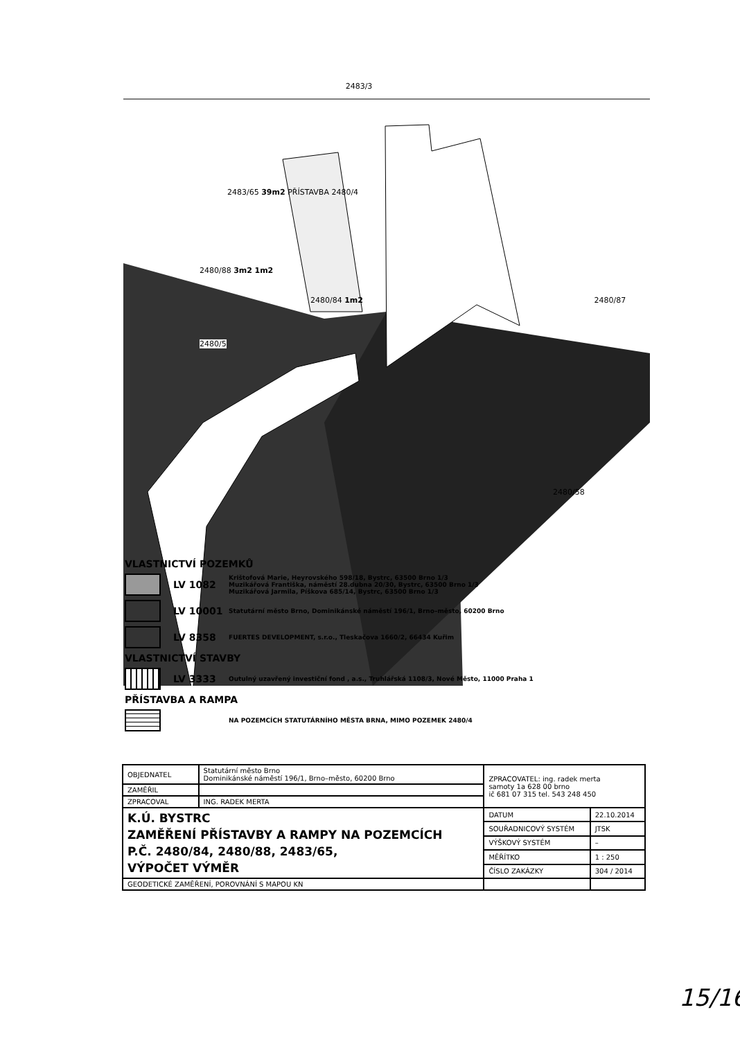2483/3
2483/65 39m2 PŘÍSTAVBA 2480/4
2480/88 3m2 1m2
2480/84 1m2 2480/87
2480/5
2480/58
VLASTNICTVÍ POZEMKŮ
LV 1082
Krištofová Marie, Heyrovského 598/18, Bystrc, 63500 Brno 1/3
Muzikářová Františka, náměstí 28.dubna 20/30, Bystrc, 63500 Brno 1/3
Muzikářová Jarmila, Píškova 685/14, Bystrc, 63500 Brno 1/3
LV 10001
Statutární město Brno, Dominikánské náměstí 196/1, Brno–město, 60200 Brno
LV 8358
FUERTES DEVELOPMENT, s.r.o., Tleskačova 1660/2, 66434 Kuřim
VLASTNICTVÍ STAVBY
LV 3333
Outulný uzavřený investiční fond , a.s., Truhlářská 1108/3, Nové Město, 11000 Praha 1
PŘÍSTAVBA A RAMPA
NA POZEMCÍCH STATUTÁRNÍHO MĚSTA BRNA, MIMO POZEMEK 2480/4
| OBJEDNATEL | Statutární město Brno Dominikánské náměstí 196/1, Brno–město, 60200 Brno | ZPRACOVATEL: ing. radek merta samoty 1a 628 00 brno ič 681 07 315 tel. 543 248 450 | |
| ZAMĚŘIL | | | |
| ZPRACOVAL | ING. RADEK MERTA | | |
| K.Ú. BYSTRC ZAMĚŘENÍ PŘÍSTAVBY A RAMPY NA POZEMCÍCH P.Č. 2480/84, 2480/88, 2483/65, VÝPOČET VÝMĚR | | DATUM | 22.10.2014 |
| | | SOUŘADNICOVÝ SYSTÉM | JTSK |
| | | VÝŠKOVÝ SYSTÉM | – |
| | | MĚŘÍTKO | 1 : 250 |
| | | ČÍSLO ZAKÁZKY | 304 / 2014 |
| GEODETICKÉ ZAMĚŘENÍ, POROVNÁNÍ S MAPOU KN | | | |
15/16